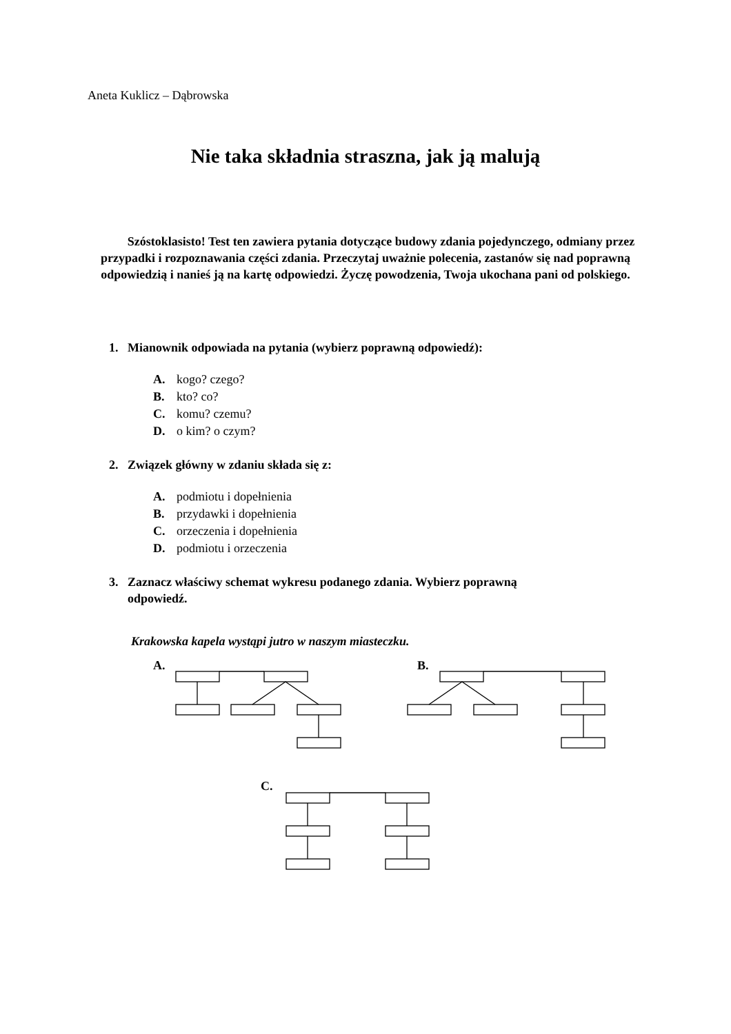Aneta Kuklicz – Dąbrowska
Nie taka składnia straszna, jak ją malują
Szóstoklasisto! Test ten zawiera pytania dotyczące budowy zdania pojedynczego, odmiany przez przypadki i rozpoznawania części zdania. Przeczytaj uważnie polecenia, zastanów się nad poprawną odpowiedzią i nanieś ją na kartę odpowiedzi. Życzę powodzenia, Twoja ukochana pani od polskiego.
1. Mianownik odpowiada na pytania (wybierz poprawną odpowiedź):
A. kogo? czego?
B. kto? co?
C. komu? czemu?
D. o kim? o czym?
2. Związek główny w zdaniu składa się z:
A. podmiotu i dopełnienia
B. przydawki i dopełnienia
C. orzeczenia i dopełnienia
D. podmiotu i orzeczenia
3. Zaznacz właściwy schemat wykresu podanego zdania. Wybierz poprawną
odpowiedź.
Krakowska kapela wystąpi jutro w naszym miasteczku.
A. B.
C.